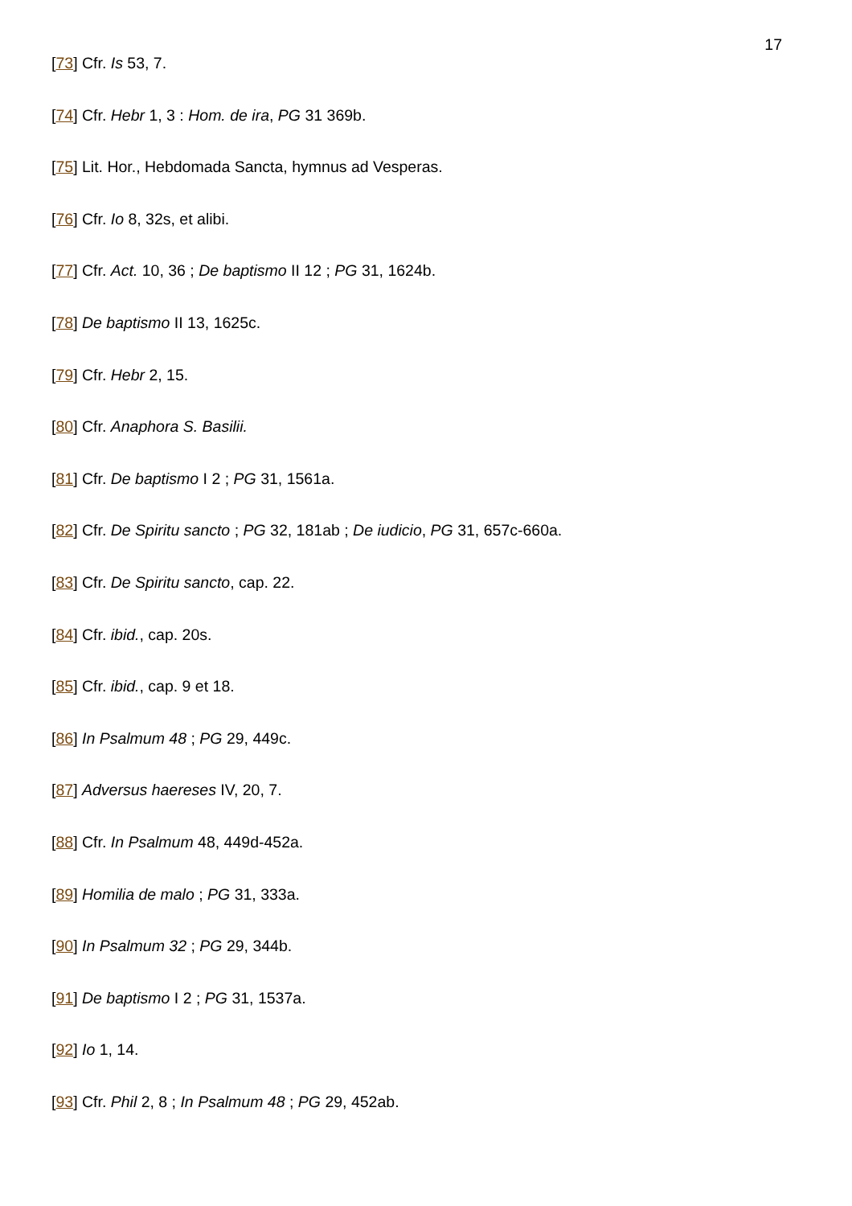17
[73] Cfr. Is 53, 7.
[74] Cfr. Hebr 1, 3 : Hom. de ira, PG 31 369b.
[75] Lit. Hor., Hebdomada Sancta, hymnus ad Vesperas.
[76] Cfr. Io 8, 32s, et alibi.
[77] Cfr. Act. 10, 36 ; De baptismo II 12 ; PG 31, 1624b.
[78] De baptismo II 13, 1625c.
[79] Cfr. Hebr 2, 15.
[80] Cfr. Anaphora S. Basilii.
[81] Cfr. De baptismo I 2 ; PG 31, 1561a.
[82] Cfr. De Spiritu sancto ; PG 32, 181ab ; De iudicio, PG 31, 657c-660a.
[83] Cfr. De Spiritu sancto, cap. 22.
[84] Cfr. ibid., cap. 20s.
[85] Cfr. ibid., cap. 9 et 18.
[86] In Psalmum 48 ; PG 29, 449c.
[87] Adversus haereses IV, 20, 7.
[88] Cfr. In Psalmum 48, 449d-452a.
[89] Homilia de malo ; PG 31, 333a.
[90] In Psalmum 32 ; PG 29, 344b.
[91] De baptismo I 2 ; PG 31, 1537a.
[92] Io 1, 14.
[93] Cfr. Phil 2, 8 ; In Psalmum 48 ; PG 29, 452ab.